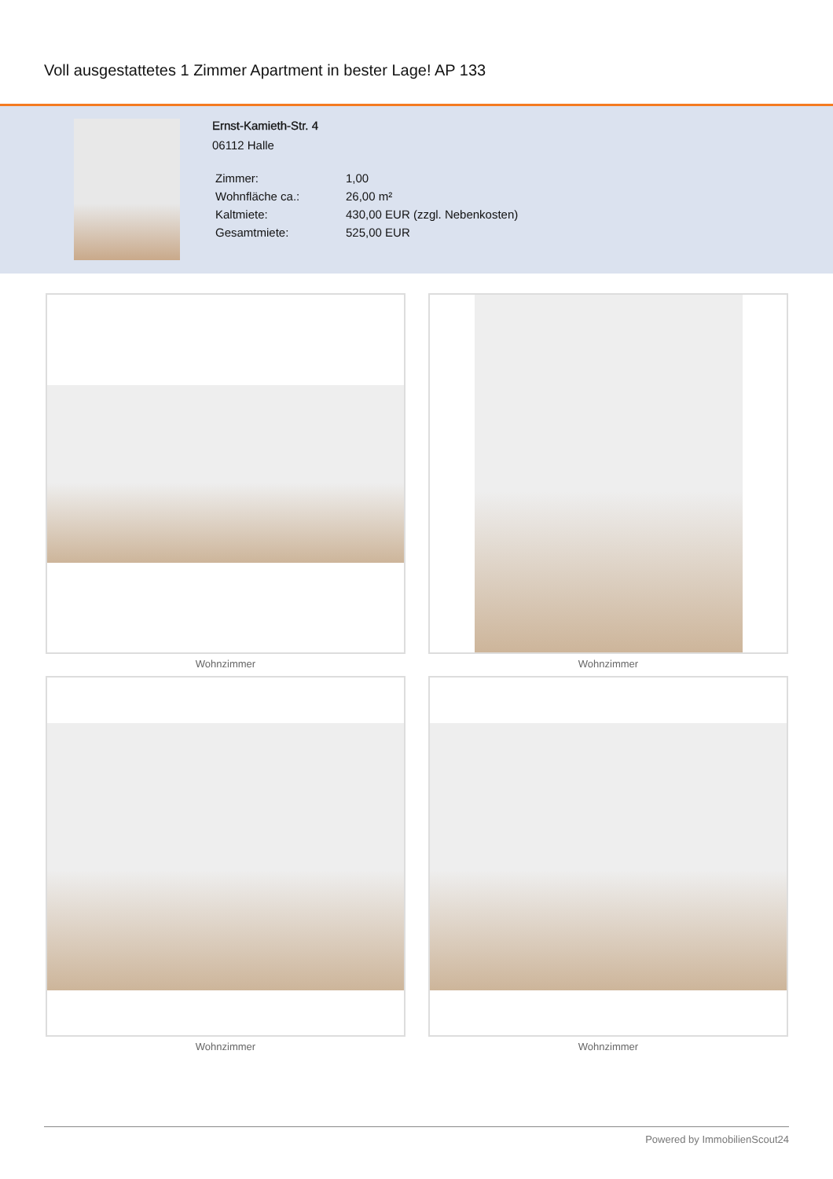Voll ausgestattetes 1 Zimmer Apartment in bester Lage! AP 133
Ernst-Kamieth-Str. 4
06112 Halle
| Zimmer: | 1,00 |
| Wohnfläche ca.: | 26,00 m² |
| Kaltmiete: | 430,00 EUR (zzgl. Nebenkosten) |
| Gesamtmiete: | 525,00 EUR |
Wohnzimmer
Wohnzimmer
Wohnzimmer
Wohnzimmer
Powered by ImmobilienScout24